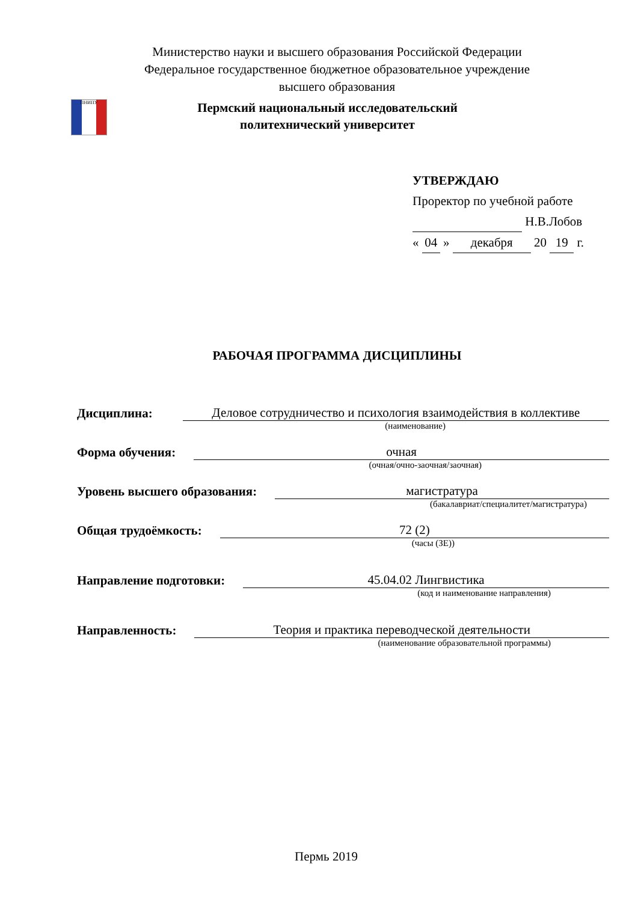Министерство науки и высшего образования Российской Федерации
Федеральное государственное бюджетное образовательное учреждение
высшего образования
ПНИПУ
Пермский национальный исследовательский
политехнический университет
УТВЕРЖДАЮ
Проректор по учебной работе
Н.В.Лобов
« 04 » декабря 20 19 г.
РАБОЧАЯ ПРОГРАММА ДИСЦИПЛИНЫ
Дисциплина:
Деловое сотрудничество и психология взаимодействия в коллективе
(наименование)
Форма обучения:
очная
(очная/очно-заочная/заочная)
Уровень высшего образования:
магистратура
(бакалавриат/специалитет/магистратура)
Общая трудоёмкость:
72 (2)
(часы (ЗЕ))
Направление подготовки:
45.04.02 Лингвистика
(код и наименование направления)
Направленность:
Теория и практика переводческой деятельности
(наименование образовательной программы)
Пермь 2019